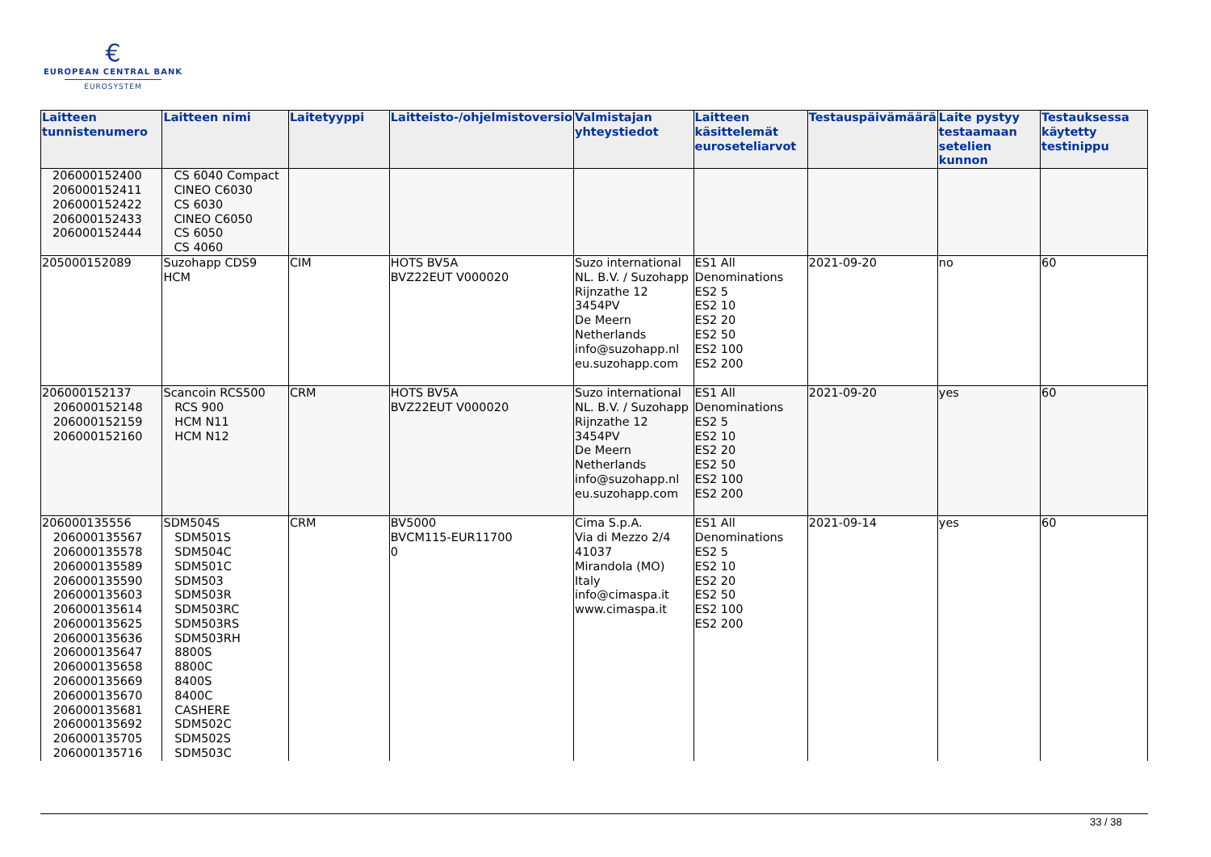€
EUROPEAN CENTRAL BANK
EUROSYSTEM
| Laitteen tunnistenumero | Laitteen nimi | Laitetyyppi | Laitteisto-/ohjelmistoversio | Valmistajan yhteystiedot | Laitteen käsittelemät euroseteliarvot | Testauspäivämäärä | Laite pystyy testaamaan setelien kunnon | Testauksessa käytetty testinippu |
| --- | --- | --- | --- | --- | --- | --- | --- | --- |
| 206000152400 206000152411 206000152422 206000152433 206000152444 | CS 6040 Compact CINEO C6030 CS 6030 CINEO C6050 CS 6050 CS 4060 | | | | | | | |
| 205000152089 | Suzohapp CDS9 HCM | CIM | HOTS BV5A BVZ22EUT V000020 | Suzo international NL. B.V. / Suzohapp Rijnzathe 12 3454PV De Meern Netherlands info@suzohapp.nl eu.suzohapp.com | ES1 All Denominations ES2 5 ES2 10 ES2 20 ES2 50 ES2 100 ES2 200 | 2021-09-20 | no | 60 |
| 206000152137 206000152148 206000152159 206000152160 | Scancoin RCS500 RCS 900 HCM N11 HCM N12 | CRM | HOTS BV5A BVZ22EUT V000020 | Suzo international NL. B.V. / Suzohapp Rijnzathe 12 3454PV De Meern Netherlands info@suzohapp.nl eu.suzohapp.com | ES1 All Denominations ES2 5 ES2 10 ES2 20 ES2 50 ES2 100 ES2 200 | 2021-09-20 | yes | 60 |
| 206000135556 206000135567 206000135578 206000135589 206000135590 206000135603 206000135614 206000135625 206000135636 206000135647 206000135658 206000135669 206000135670 206000135681 206000135692 206000135705 206000135716 | SDM504S SDM501S SDM504C SDM501C SDM503 SDM503R SDM503RC SDM503RS SDM503RH 8800S 8800C 8400S 8400C CASHERE SDM502C SDM502S SDM503C | CRM | BV5000 BVCM115-EUR11700 0 | Cima S.p.A. Via di Mezzo 2/4 41037 Mirandola (MO) Italy info@cimaspa.it www.cimaspa.it | ES1 All Denominations ES2 5 ES2 10 ES2 20 ES2 50 ES2 100 ES2 200 | 2021-09-14 | yes | 60 |
33 / 38